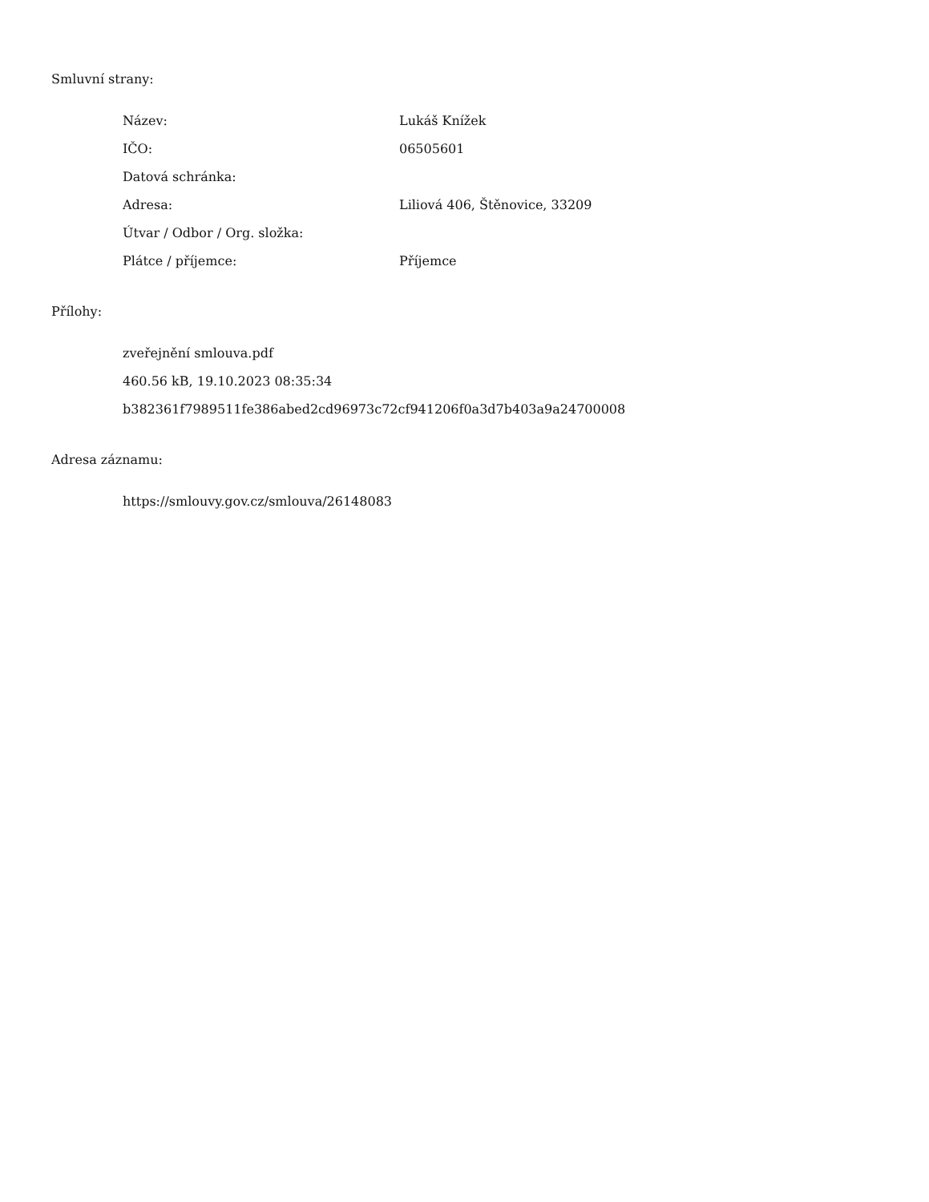Smluvní strany:
| Název: | Lukáš Knížek |
| IČO: | 06505601 |
| Datová schránka: | |
| Adresa: | Liliová 406, Štěnovice, 33209 |
| Útvar / Odbor / Org. složka: | |
| Plátce / příjemce: | Příjemce |
Přílohy:
zveřejnění smlouva.pdf
460.56 kB, 19.10.2023 08:35:34
b382361f7989511fe386abed2cd96973c72cf941206f0a3d7b403a9a24700008
Adresa záznamu:
https://smlouvy.gov.cz/smlouva/26148083